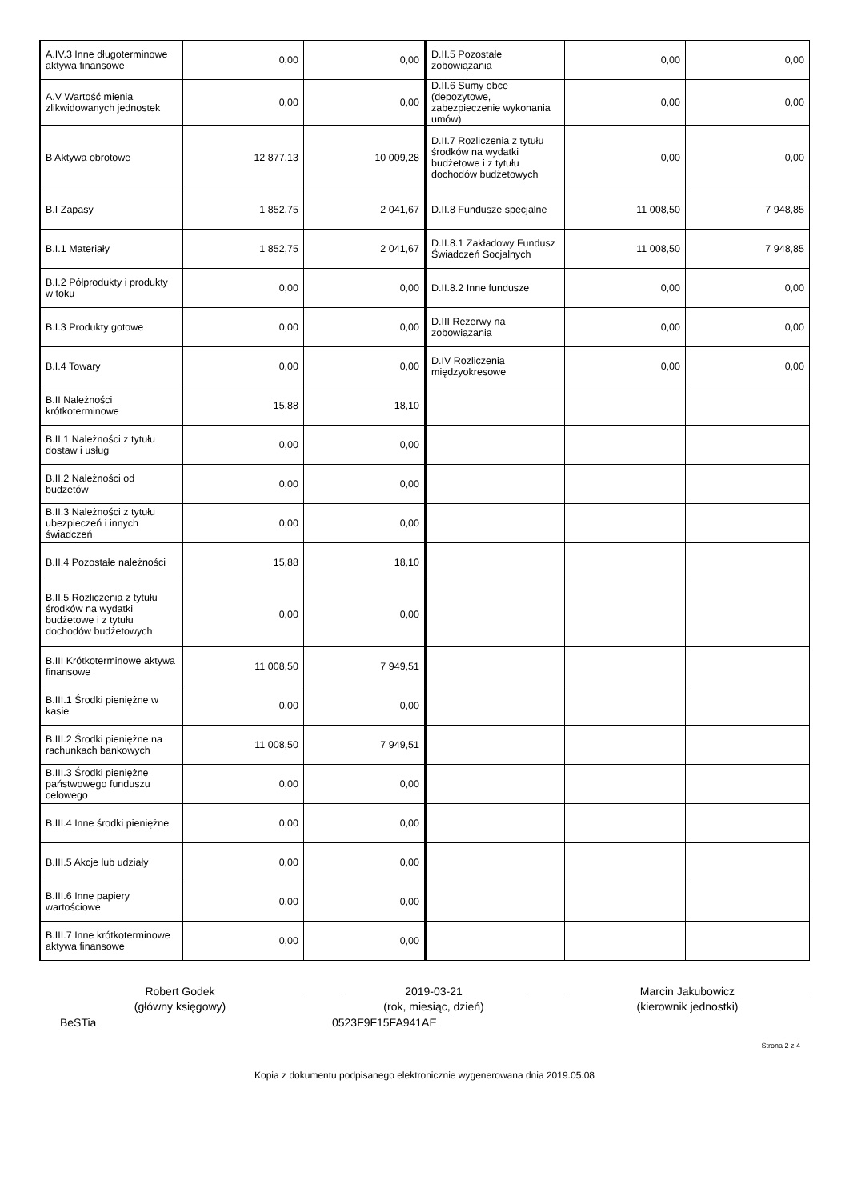| A.IV.3 Inne długoterminowe aktywa finansowe | 0,00 | 0,00 | D.II.5 Pozostałe zobowiązania | 0,00 | 0,00 |
| A.V Wartość mienia zlikwidowanych jednostek | 0,00 | 0,00 | D.II.6 Sumy obce (depozytowe, zabezpieczenie wykonania umów) | 0,00 | 0,00 |
| B Aktywa obrotowe | 12 877,13 | 10 009,28 | D.II.7 Rozliczenia z tytułu środków na wydatki budżetowe i z tytułu dochodów budżetowych | 0,00 | 0,00 |
| B.I Zapasy | 1 852,75 | 2 041,67 | D.II.8 Fundusze specjalne | 11 008,50 | 7 948,85 |
| B.I.1 Materiały | 1 852,75 | 2 041,67 | D.II.8.1 Zakładowy Fundusz Świadczeń Socjalnych | 11 008,50 | 7 948,85 |
| B.I.2 Półprodukty i produkty w toku | 0,00 | 0,00 | D.II.8.2 Inne fundusze | 0,00 | 0,00 |
| B.I.3 Produkty gotowe | 0,00 | 0,00 | D.III Rezerwy na zobowiązania | 0,00 | 0,00 |
| B.I.4 Towary | 0,00 | 0,00 | D.IV Rozliczenia międzyokresowe | 0,00 | 0,00 |
| B.II Należności krótkoterminowe | 15,88 | 18,10 | | | |
| B.II.1 Należności z tytułu dostaw i usług | 0,00 | 0,00 | | | |
| B.II.2 Należności od budżetów | 0,00 | 0,00 | | | |
| B.II.3 Należności z tytułu ubezpieczeń i innych świadczeń | 0,00 | 0,00 | | | |
| B.II.4 Pozostałe należności | 15,88 | 18,10 | | | |
| B.II.5 Rozliczenia z tytułu środków na wydatki budżetowe i z tytułu dochodów budżetowych | 0,00 | 0,00 | | | |
| B.III Krótkoterminowe aktywa finansowe | 11 008,50 | 7 949,51 | | | |
| B.III.1 Środki pieniężne w kasie | 0,00 | 0,00 | | | |
| B.III.2 Środki pieniężne na rachunkach bankowych | 11 008,50 | 7 949,51 | | | |
| B.III.3 Środki pieniężne państwowego funduszu celowego | 0,00 | 0,00 | | | |
| B.III.4 Inne środki pieniężne | 0,00 | 0,00 | | | |
| B.III.5 Akcje lub udziały | 0,00 | 0,00 | | | |
| B.III.6 Inne papiery wartościowe | 0,00 | 0,00 | | | |
| B.III.7 Inne krótkoterminowe aktywa finansowe | 0,00 | 0,00 | | | |
Robert Godek
(główny księgowy)
2019-03-21
(rok, miesiąc, dzień)
Marcin Jakubowicz
(kierownik jednostki)
BeSTia 0523F9F15FA941AE
Strona 2 z 4
Kopia z dokumentu podpisanego elektronicznie wygenerowana dnia 2019.05.08